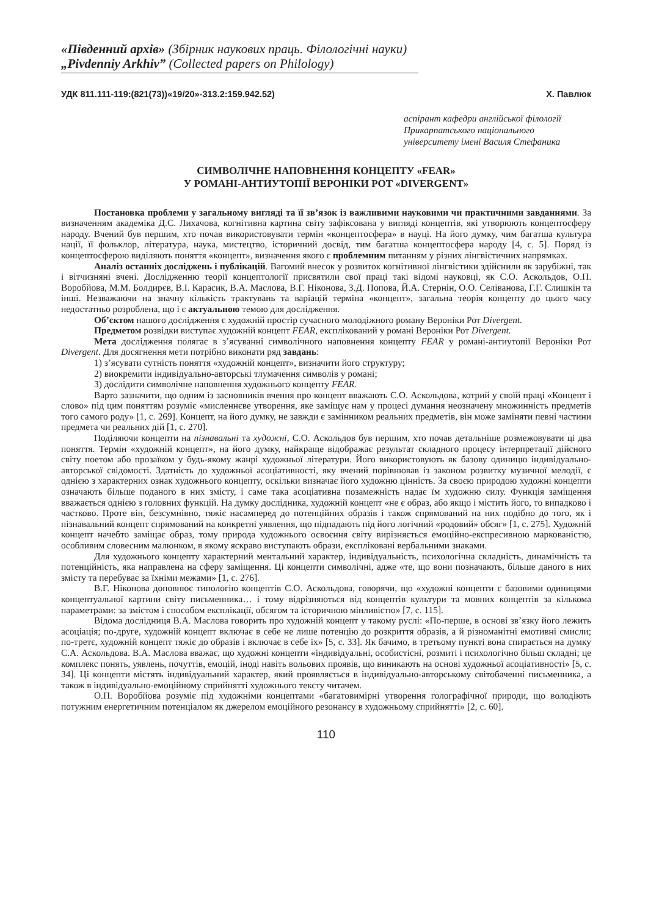«Південний архів» (Збірник наукових праць. Філологічні науки)
„Pivdenniy Arkhiv” (Collected papers on Philology)
УДК 811.111-119:(821(73))«19/20»-313.2:159.942.52) Х. Павлюк
аспірант кафедри англійської філології
Прикарпатського національного
університету імені Василя Стефаника
СИМВОЛІЧНЕ НАПОВНЕННЯ КОНЦЕПТУ «FEAR»
У РОМАНІ-АНТИУТОПІЇ ВЕРОНІКИ РОТ «DIVERGENT»
Постановка проблеми у загальному вигляді та її зв’язок із важливими науковими чи практичними завданнями. За визначенням академіка Д.С. Лихачова, когнітивна картина світу зафіксована у вигляді концептів, які утворюють концептосферу народу. Вчений був першим, хто почав використовувати термін «концептосфера» в науці. На його думку, чим багатша культура нації, її фольклор, література, наука, мистецтво, історичний досвід, тим багатша концептосфера народу [4, с. 5]. Поряд із концептосферою виділяють поняття «концепт», визначення якого є проблемним питанням у різних лінгвістичних напрямках.
Аналіз останніх досліджень і публікацій. Вагомий внесок у розвиток когнітивної лінгвістики здійснили як зарубіжні, так і вітчизняні вчені. Дослідженню теорії концептології присвятили свої праці такі відомі науковці, як С.О. Аскольдов, О.П. Воробйова, М.М. Болдирєв, В.І. Карасик, В.А. Маслова, В.Г. Ніконова, З.Д. Попова, Й.А. Стернін, О.О. Селіванова, Г.Г. Слишкін та інші. Незважаючи на значну кількість трактувань та варіацій терміна «концепт», загальна теорія концепту до цього часу недостатньо розроблена, що і є актуальною темою для дослідження.
Об’єктом нашого дослідження є художній простір сучасного молодіжного роману Вероніки Рот Divergent.
Предметом розвідки виступає художній концепт FEAR, експлікований у романі Вероніки Рот Divergent.
Мета дослідження полягає в з’ясуванні символічного наповнення концепту FEAR у романі-антиутопії Вероніки Рот Divergent. Для досягнення мети потрібно виконати ряд завдань:
1) з’ясувати сутність поняття «художній концепт», визначити його структуру;
2) виокремити індивідуально-авторські тлумачення символів у романі;
3) дослідити символічне наповнення художнього концепту FEAR.
Варто зазначити, що одним із засновників вчення про концепт вважають С.О. Аскольдова, котрий у своїй праці «Концепт і слово» під цим поняттям розуміє «мисленнєве утворення, яке заміщує нам у процесі думання неозначену множинність предметів того самого роду» [1, с. 269]. Концепт, на його думку, не завжди є замінником реальних предметів, він може заміняти певні частини предмета чи реальних дій [1, с. 270].
Поділяючи концепти на пізнавальні та художні, С.О. Аскольдов був першим, хто почав детальніше розмежовувати ці два поняття. Термін «художній концепт», на його думку, найкраще відображає результат складного процесу інтерпретації дійсного світу поетом або прозаїком у будь-якому жанрі художньої літератури. Його використовують як базову одиницю індивідуально-авторської свідомості. Здатність до художньої асоціативності, яку вчений порівнював із законом розвитку музичної мелодії, є однією з характерних ознак художнього концепту, оскільки визначає його художню цінність. За своєю природою художні концепти означають більше поданого в них змісту, і саме така асоціативна позамежність надає їм художню силу. Функція заміщення вважається однією з головних функцій. На думку дослідника, художній концепт «не є образ, або якщо і містить його, то випадково і частково. Проте він, безсумнівно, тяжіє насамперед до потенційних образів і також спрямований на них подібно до того, як і пізнавальний концепт спрямований на конкретні уявлення, що підпадають під його логічний «родовий» обсяг» [1, с. 275]. Художній концепт начебто заміщає образ, тому природа художнього освоєння світу вирізняється емоційно-експресивною маркованістю, особливим словесним малюнком, в якому яскраво виступають образи, експліковані вербальними знаками.
Для художнього концепту характерний ментальний характер, індивідуальність, психологічна складність, динамічність та потенційність, яка направлена на сферу заміщення. Ці концепти символічні, адже «те, що вони позначають, більше даного в них змісту та перебуває за їхніми межами» [1, с. 276].
В.Г. Ніконова доповнює типологію концептів С.О. Аскольдова, говорячи, що «художні концепти є базовими одиницями концептуальної картини світу письменника… і тому відрізняються від концептів культури та мовних концептів за кількома параметрами: за змістом і способом експлікації, обсягом та історичною мінливістю» [7, с. 115].
Відома дослідниця В.А. Маслова говорить про художній концепт у такому руслі: «По-перше, в основі зв’язку його лежить асоціація; по-друге, художній концепт включає в себе не лише потенцію до розкриття образів, а й різноманітні емотивні смисли; по-третє, художній концепт тяжіє до образів і включає в себе їх» [5, с. 33]. Як бачимо, в третьому пункті вона спирається на думку С.А. Аскольдова. В.А. Маслова вважає, що художні концепти «індивідуальні, особистісні, розмиті і психологічно більш складні; це комплекс понять, уявлень, почуттів, емоцій, іноді навіть вольових проявів, що виникають на основі художньої асоціативності» [5, с. 34]. Ці концепти містять індивідуальний характер, який проявляється в індивідуально-авторському світобаченні письменника, а також в індивідуально-емоційному сприйнятті художнього тексту читачем.
О.П. Воробйова розуміє під художніми концептами «багатовимірні утворення голографічної природи, що володіють потужним енергетичним потенціалом як джерелом емоційного резонансу в художньому сприйнятті» [2, с. 60].
110